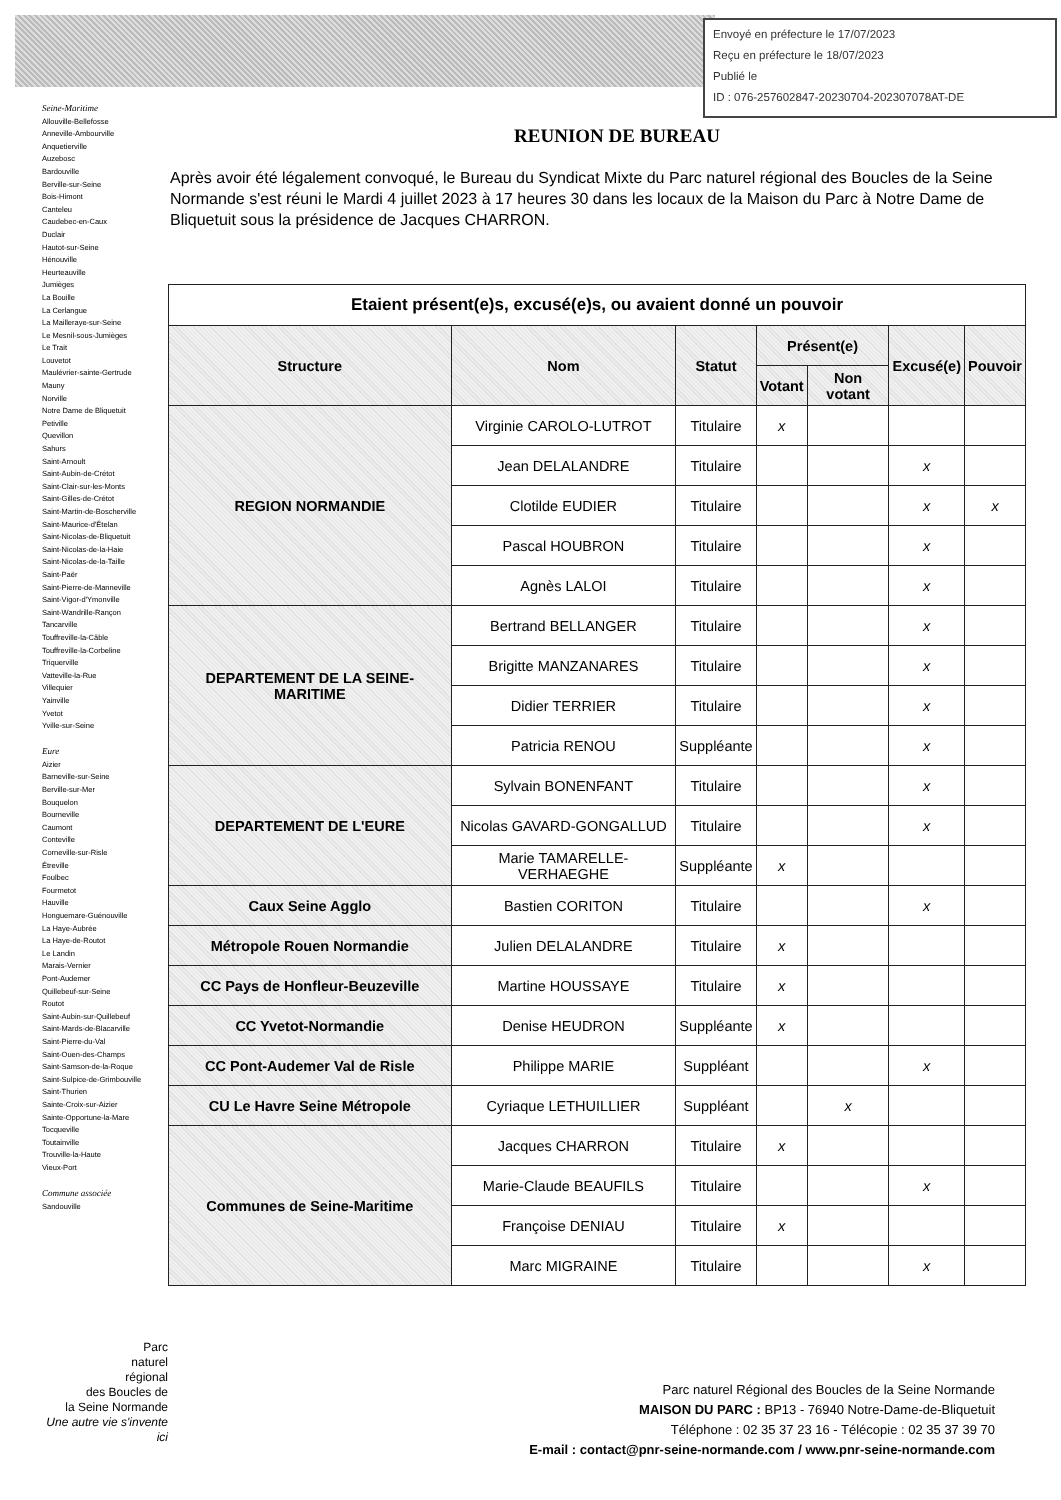Envoyé en préfecture le 17/07/2023
Reçu en préfecture le 18/07/2023
Publié le
ID : 076-257602847-20230704-202307078AT-DE
Seine-Maritime
Allouville-Bellefosse
Anneville-Ambourville
Anquetierville
Auzebosc
Bardouville
Berville-sur-Seine
Bois-Himont
Canteleu
Caudebec-en-Caux
Duclair
Hautot-sur-Seine
Hénouville
Heurteauville
Jumièges
La Bouille
La Cerlangue
La Mailleraye-sur-Seine
Le Mesnil-sous-Jumièges
Le Trait
Louvetot
Maulévrier-sainte-Gertrude
Mauny
Norville
Notre Dame de Bliquetuit
Petiville
Quevillon
Sahurs
Saint-Arnoult
Saint-Aubin-de-Crétot
Saint-Clair-sur-les-Monts
Saint-Gilles-de-Crétot
Saint-Martin-de-Boscherville
Saint-Maurice-d'Ételan
Saint-Nicolas-de-Bliquetuit
Saint-Nicolas-de-la-Haie
Saint-Nicolas-de-la-Taille
Saint-Paër
Saint-Pierre-de-Manneville
Saint-Vigor-d'Ymonville
Saint-Wandrille-Rançon
Tancarville
Touffreville-la-Câble
Touffreville-la-Corbeline
Triquerville
Vatteville-la-Rue
Villequier
Yainville
Yvetot
Yville-sur-Seine
Eure
Aizier
Barneville-sur-Seine
Berville-sur-Mer
Bouquelon
Bourneville
Caumont
Conteville
Corneville-sur-Risle
Étreville
Foulbec
Fourmetot
Hauville
Honguemare-Guénouville
La Haye-Aubrée
La Haye-de-Routot
Le Landin
Marais-Vernier
Pont-Audemer
Quillebeuf-sur-Seine
Routot
Saint-Aubin-sur-Quillebeuf
Saint-Mards-de-Blacarville
Saint-Pierre-du-Val
Saint-Ouen-des-Champs
Saint-Samson-de-la-Roque
Saint-Sulpice-de-Grimbouville
Saint-Thurien
Sainte-Croix-sur-Aizier
Sainte-Opportune-la-Mare
Tocqueville
Toutainville
Trouville-la-Haute
Vieux-Port
Commune associée
Sandouville
REUNION DE BUREAU
Après avoir été légalement convoqué, le Bureau du Syndicat Mixte du Parc naturel régional des Boucles de la Seine Normande s'est réuni le Mardi 4 juillet 2023 à 17 heures 30 dans les locaux de la Maison du Parc à Notre Dame de Bliquetuit sous la présidence de Jacques CHARRON.
| Etaient présent(e)s, excusé(e)s, ou avaient donné un pouvoir | | | | | | |
| Structure | Nom | Statut | Présent(e) | | Excusé(e) | Pouvoir |
| | | | Votant | Non votant | | |
| REGION NORMANDIE | Virginie CAROLO-LUTROT | Titulaire | x | | | |
| | Jean DELALANDRE | Titulaire | | | x | |
| | Clotilde EUDIER | Titulaire | | | x | x |
| | Pascal HOUBRON | Titulaire | | | x | |
| | Agnès LALOI | Titulaire | | | x | |
| DEPARTEMENT DE LA SEINE-MARITIME | Bertrand BELLANGER | Titulaire | | | x | |
| | Brigitte MANZANARES | Titulaire | | | x | |
| | Didier TERRIER | Titulaire | | | x | |
| | Patricia RENOU | Suppléante | | | x | |
| DEPARTEMENT DE L'EURE | Sylvain BONENFANT | Titulaire | | | x | |
| | Nicolas GAVARD-GONGALLUD | Titulaire | | | x | |
| | Marie TAMARELLE-VERHAEGHE | Suppléante | x | | | |
| Caux Seine Agglo | Bastien CORITON | Titulaire | | | x | |
| Métropole Rouen Normandie | Julien DELALANDRE | Titulaire | x | | | |
| CC Pays de Honfleur-Beuzeville | Martine HOUSSAYE | Titulaire | x | | | |
| CC Yvetot-Normandie | Denise HEUDRON | Suppléante | x | | | |
| CC Pont-Audemer Val de Risle | Philippe MARIE | Suppléant | | | x | |
| CU Le Havre Seine Métropole | Cyriaque LETHUILLIER | Suppléant | | x | | |
| Communes de Seine-Maritime | Jacques CHARRON | Titulaire | x | | | |
| | Marie-Claude BEAUFILS | Titulaire | | | x | |
| | Françoise DENIAU | Titulaire | x | | | |
| | Marc MIGRAINE | Titulaire | | | x | |
Parc
naturel
régional
des Boucles de
la Seine Normande
Une autre vie s'invente ici
Parc naturel Régional des Boucles de la Seine Normande
MAISON DU PARC : BP13 - 76940 Notre-Dame-de-Bliquetuit
Téléphone : 02 35 37 23 16 - Télécopie : 02 35 37 39 70
E-mail : contact@pnr-seine-normande.com / www.pnr-seine-normande.com